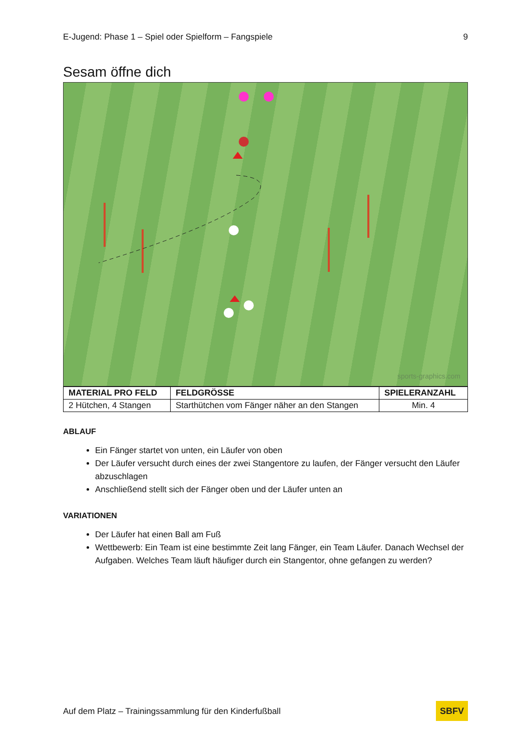E-Jugend: Phase 1 – Spiel oder Spielform – Fangspiele 9
Sesam öffne dich
sports-graphics.com
| MATERIAL PRO FELD | FELDGRÖSSE | SPIELERANZAHL |
| --- | --- | --- |
| 2 Hütchen, 4 Stangen | Starthütchen vom Fänger näher an den Stangen | Min. 4 |
ABLAUF
Ein Fänger startet von unten, ein Läufer von oben
Der Läufer versucht durch eines der zwei Stangentore zu laufen, der Fänger versucht den Läufer abzuschlagen
Anschließend stellt sich der Fänger oben und der Läufer unten an
VARIATIONEN
Der Läufer hat einen Ball am Fuß
Wettbewerb: Ein Team ist eine bestimmte Zeit lang Fänger, ein Team Läufer. Danach Wechsel der Aufgaben. Welches Team läuft häufiger durch ein Stangentor, ohne gefangen zu werden?
Auf dem Platz – Trainingssammlung für den Kinderfußball SBFV